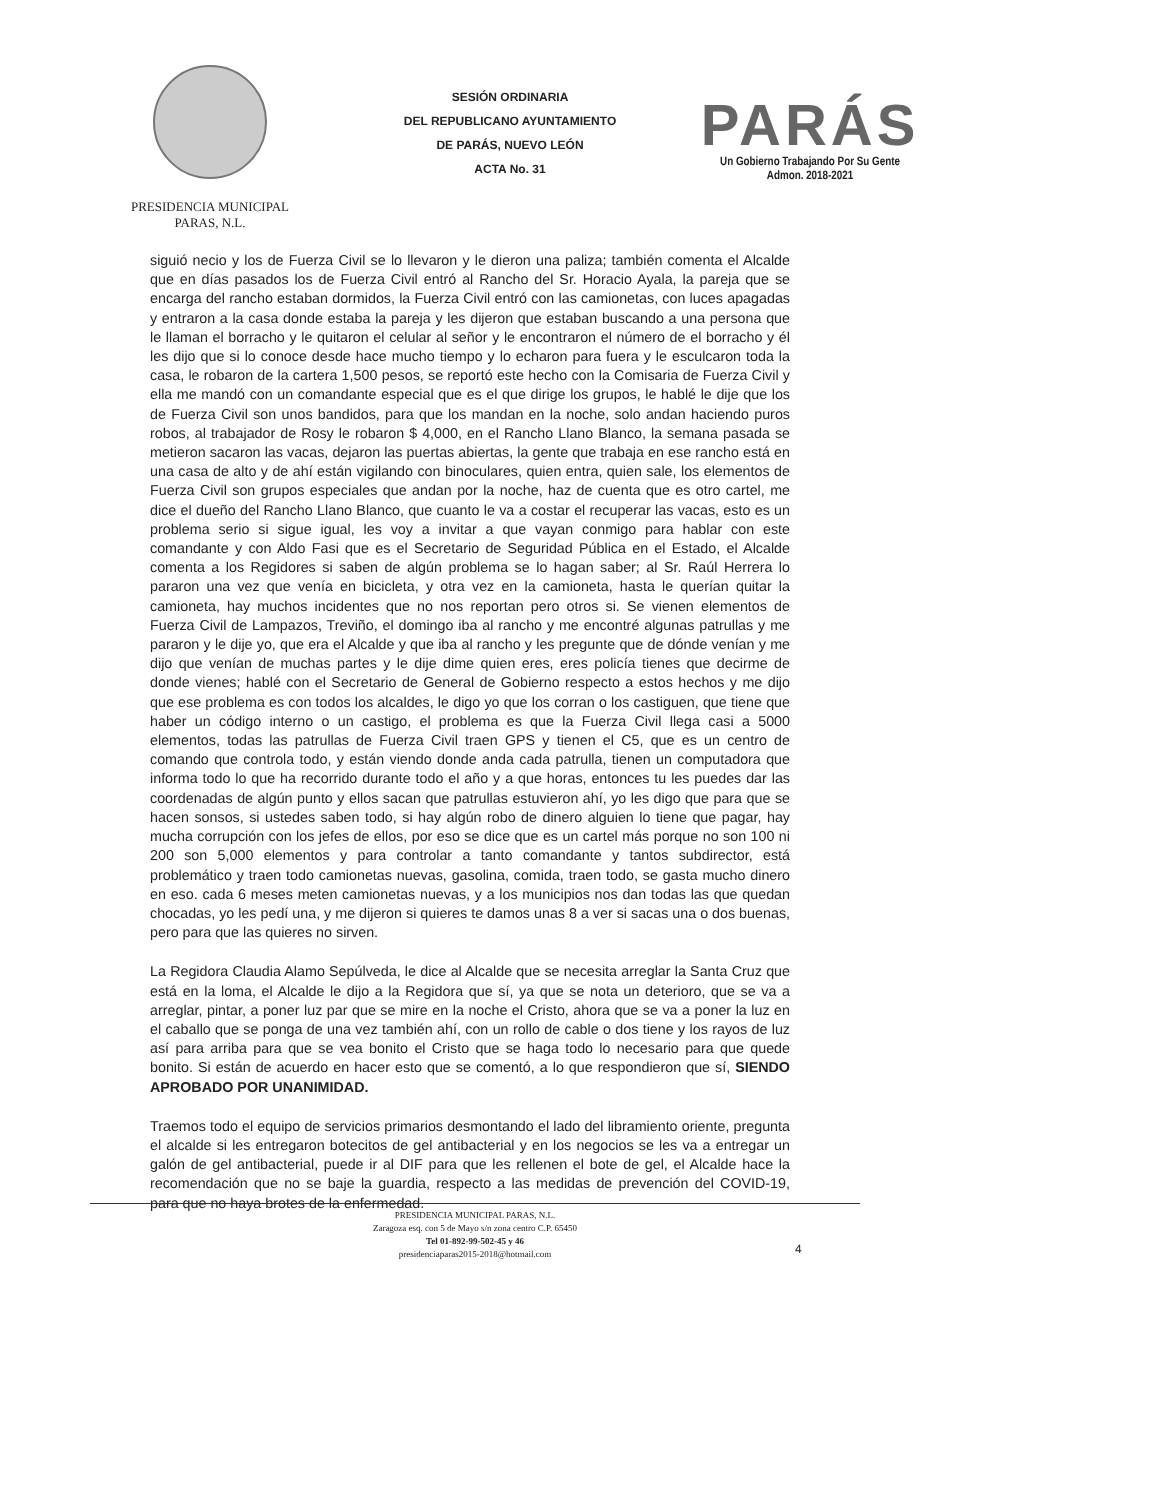PRESIDENCIA MUNICIPAL
PARAS, N.L.
SESIÓN ORDINARIA
DEL REPUBLICANO AYUNTAMIENTO
DE PARÁS, NUEVO LEÓN
ACTA No. 31
PARÁS
Un Gobierno Trabajando Por Su Gente
Admon. 2018-2021
siguió necio y los de Fuerza Civil se lo llevaron y le dieron una paliza; también comenta el Alcalde que en días pasados los de Fuerza Civil entró al Rancho del Sr. Horacio Ayala, la pareja que se encarga del rancho estaban dormidos, la Fuerza Civil entró con las camionetas, con luces apagadas y entraron a la casa donde estaba la pareja y les dijeron que estaban buscando a una persona que le llaman el borracho y le quitaron el celular al señor y le encontraron el número de el borracho y él les dijo que si lo conoce desde hace mucho tiempo y lo echaron para fuera y le esculcaron toda la casa, le robaron de la cartera 1,500 pesos, se reportó este hecho con la Comisaria de Fuerza Civil y ella me mandó con un comandante especial que es el que dirige los grupos, le hablé le dije que los de Fuerza Civil son unos bandidos, para que los mandan en la noche, solo andan haciendo puros robos, al trabajador de Rosy le robaron $ 4,000, en el Rancho Llano Blanco, la semana pasada se metieron sacaron las vacas, dejaron las puertas abiertas, la gente que trabaja en ese rancho está en una casa de alto y de ahí están vigilando con binoculares, quien entra, quien sale, los elementos de Fuerza Civil son grupos especiales que andan por la noche, haz de cuenta que es otro cartel, me dice el dueño del Rancho Llano Blanco, que cuanto le va a costar el recuperar las vacas, esto es un problema serio si sigue igual, les voy a invitar a que vayan conmigo para hablar con este comandante y con Aldo Fasi que es el Secretario de Seguridad Pública en el Estado, el Alcalde comenta a los Regidores si saben de algún problema se lo hagan saber; al Sr. Raúl Herrera lo pararon una vez que venía en bicicleta, y otra vez en la camioneta, hasta le querían quitar la camioneta, hay muchos incidentes que no nos reportan pero otros si. Se vienen elementos de Fuerza Civil de Lampazos, Treviño, el domingo iba al rancho y me encontré algunas patrullas y me pararon y le dije yo, que era el Alcalde y que iba al rancho y les pregunte que de dónde venían y me dijo que venían de muchas partes y le dije dime quien eres, eres policía tienes que decirme de donde vienes; hablé con el Secretario de General de Gobierno respecto a estos hechos y me dijo que ese problema es con todos los alcaldes, le digo yo que los corran o los castiguen, que tiene que haber un código interno o un castigo, el problema es que la Fuerza Civil llega casi a 5000 elementos, todas las patrullas de Fuerza Civil traen GPS y tienen el C5, que es un centro de comando que controla todo, y están viendo donde anda cada patrulla, tienen un computadora que informa todo lo que ha recorrido durante todo el año y a que horas, entonces tu les puedes dar las coordenadas de algún punto y ellos sacan que patrullas estuvieron ahí, yo les digo que para que se hacen sonsos, si ustedes saben todo, si hay algún robo de dinero alguien lo tiene que pagar, hay mucha corrupción con los jefes de ellos, por eso se dice que es un cartel más porque no son 100 ni 200 son 5,000 elementos y para controlar a tanto comandante y tantos subdirector, está problemático y traen todo camionetas nuevas, gasolina, comida, traen todo, se gasta mucho dinero en eso. cada 6 meses meten camionetas nuevas, y a los municipios nos dan todas las que quedan chocadas, yo les pedí una, y me dijeron si quieres te damos unas 8 a ver si sacas una o dos buenas, pero para que las quieres no sirven.
La Regidora Claudia Alamo Sepúlveda, le dice al Alcalde que se necesita arreglar la Santa Cruz que está en la loma, el Alcalde le dijo a la Regidora que sí, ya que se nota un deterioro, que se va a arreglar, pintar, a poner luz par que se mire en la noche el Cristo, ahora que se va a poner la luz en el caballo que se ponga de una vez también ahí, con un rollo de cable o dos tiene y los rayos de luz así para arriba para que se vea bonito el Cristo que se haga todo lo necesario para que quede bonito. Si están de acuerdo en hacer esto que se comentó, a lo que respondieron que sí, SIENDO APROBADO POR UNANIMIDAD.
Traemos todo el equipo de servicios primarios desmontando el lado del libramiento oriente, pregunta el alcalde si les entregaron botecitos de gel antibacterial y en los negocios se les va a entregar un galón de gel antibacterial, puede ir al DIF para que les rellenen el bote de gel, el Alcalde hace la recomendación que no se baje la guardia, respecto a las medidas de prevención del COVID-19, para que no haya brotes de la enfermedad.
PRESIDENCIA MUNICIPAL PARAS, N.L.
Zaragoza esq. con 5 de Mayo s/n zona centro C.P. 65450
Tel 01-892-99-502-45 y 46
presidenciaparas2015-2018@hotmail.com
4